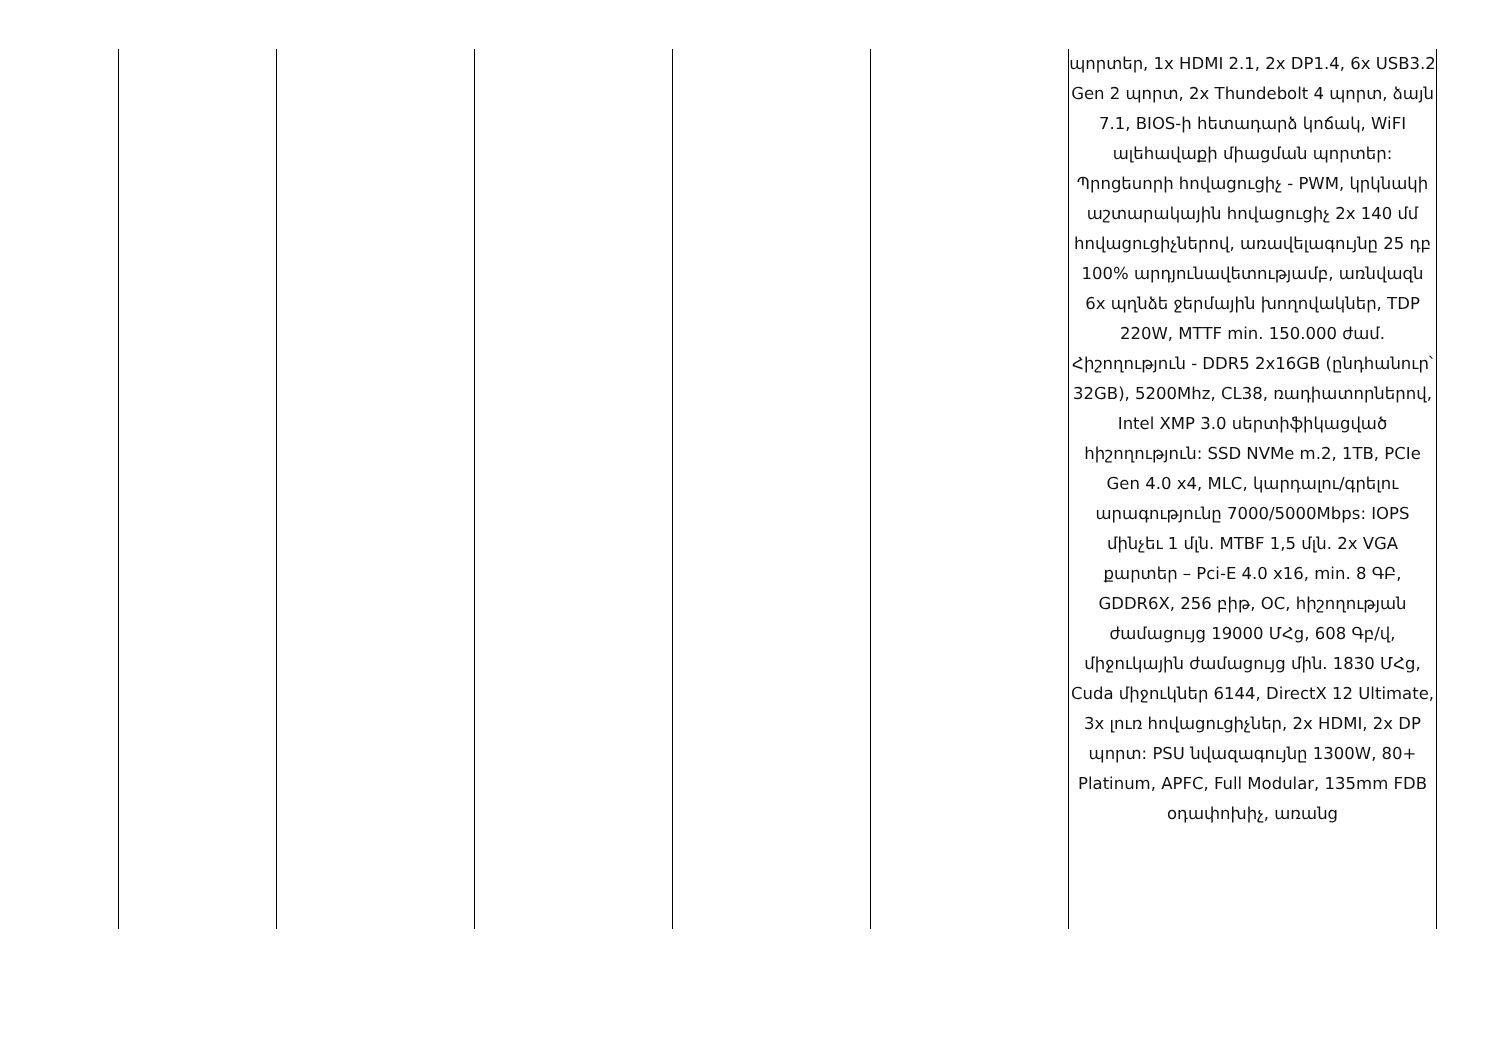| | | | | | պորտեր, 1x HDMI 2.1, 2x DP1.4, 6x USB3.2 Gen 2 պորտ, 2x Thundebolt 4 պորտ, ձայն 7.1, BIOS-ի հետադարձ կոճակ, WiFI ալեհավաքի միացման պորտեր: Պրոցեսորի հովացուցիչ - PWM, կրկնակի աշտարակային հովացուցիչ 2x 140 մմ հովացուցիչներով, առավելագույնը 25 դբ 100% արդյունավետությամբ, առնվազն 6x պղնձե ջերմային խողովակներ, TDP 220W, MTTF min. 150.000 ժամ. Հիշողություն - DDR5 2x16GB (ընդհանուր՝ 32GB), 5200Mhz, CL38, ռադիատորներով, Intel XMP 3.0 սերտիֆիկացված հիշողություն: SSD NVMe m.2, 1TB, PCIe Gen 4.0 x4, MLC, կարդալու/գրելու արագությունը 7000/5000Mbps: IOPS մինչեւ 1 մլն. MTBF 1,5 մլն. 2x VGA քարտեր – Pci-E 4.0 x16, min. 8 ԳԲ, GDDR6X, 256 բիթ, OC, հիշողության ժամացույց 19000 ՄՀց, 608 Գբ/վ, միջուկային ժամացույց մին. 1830 ՄՀց, Cuda միջուկներ 6144, DirectX 12 Ultimate, 3x լուռ հովացուցիչներ, 2x HDMI, 2x DP պորտ: PSU նվազագույնը 1300W, 80+ Platinum, APFC, Full Modular, 135mm FDB օդափոխիչ, առանց |